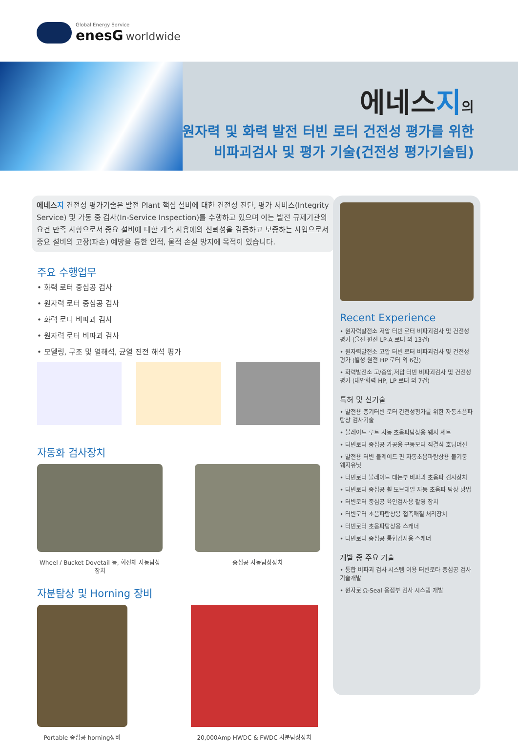Global Energy Service
enesG worldwide
에네스지의
원자력 및 화력 발전 터빈 로터 건전성 평가를 위한
비파괴검사 및 평가 기술(건전성 평가기술팀)
에네스지 건전성 평가기술은 발전 Plant 핵심 설비에 대한 건전성 진단, 평가 서비스(Integrity Service) 및 가동 중 검사(In-Service Inspection)를 수행하고 있으며 이는 발전 규제기관의 요건 만족 사항으로서 중요 설비에 대한 계속 사용에의 신뢰성을 검증하고 보증하는 사업으로서 중요 설비의 고장(파손) 예방을 통한 인적, 물적 손실 방지에 목적이 있습니다.
주요 수행업무
• 화력 로터 중심공 검사
• 원자력 로터 중심공 검사
• 화력 로터 비파괴 검사
• 원자력 로터 비파괴 검사
• 모델링, 구조 및 열해석, 균열 진전 해석 평가
자동화 검사장치
Wheel / Bucket Dovetail 등, 회전체 자동탐상장치
중심공 자동탐상장치
자분탐상 및 Horning 장비
Portable 중심공 horning장비
20,000Amp HWDC & FWDC 자분탐상장치
Recent Experience
• 원자력발전소 저압 터빈 로터 비파괴검사 및 건전성평가 (울진 원전 LP-A 로터 외 13건)
• 원자력발전소 고압 터빈 로터 비파괴검사 및 건전성평가 (월성 원전 HP 로터 외 6건)
• 화력발전소 고/중압,저압 터빈 비파괴검사 및 건전성평가 (태안화력 HP, LP 로터 외 7건)
특허 및 신기술
• 발전용 증기터빈 로터 건전성평가를 위한 자동초음파 탐상 검사기술
• 블레이드 루트 자동 초음파탐상용 웨지 세트
• 터빈로터 중심공 가공용 구동모터 직결식 호닝머신
• 발전용 터빈 블레이드 핀 자동초음파탐상용 물기둥 웨지유닛
• 터빈로터 블레이드 테논부 비파괴 초음파 검사장치
• 터빈로터 중심공 휠 도브테일 자동 초음파 탐상 방법
• 터빈로터 중심공 육안검사용 촬영 장치
• 터빈로터 초음파탐상용 접촉매질 처리장치
• 터빈로터 초음파탐상용 스캐너
• 터빈로터 중심공 통합검사용 스캐너
개발 중 주요 기술
• 통합 비파괴 검사 시스템 이용 터빈로타 중심공 검사 기술개발
• 원자로 Ω-Seal 용접부 검사 시스템 개발